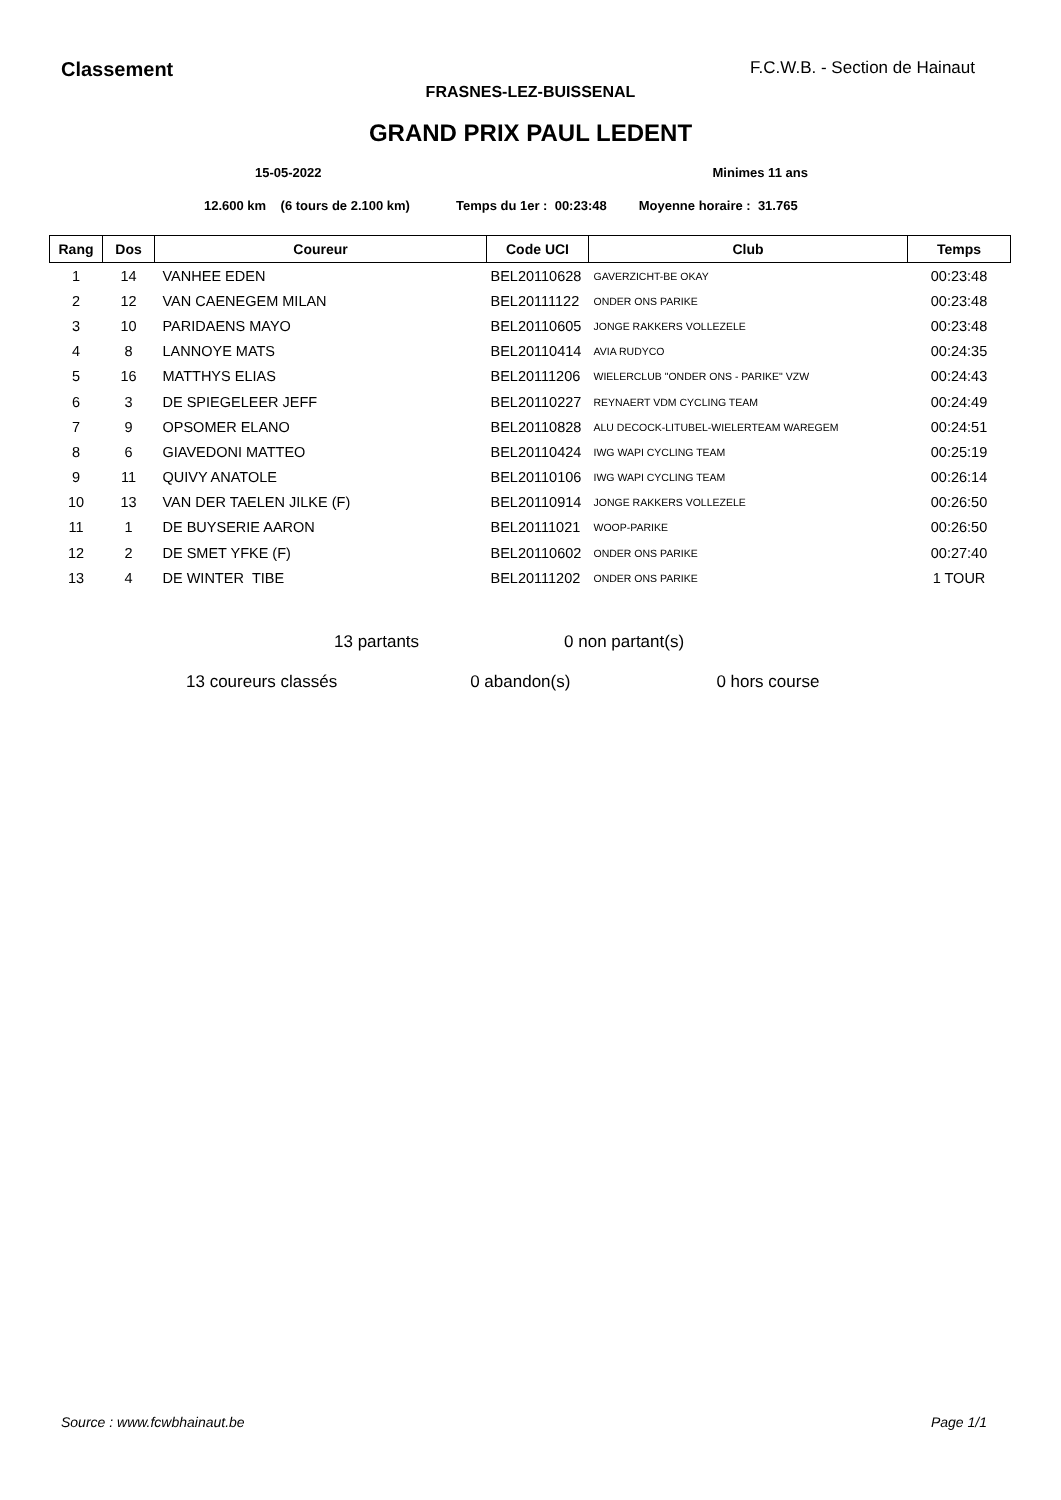Classement F.C.W.B. - Section de Hainaut
FRASNES-LEZ-BUISSENAL
GRAND PRIX PAUL LEDENT
15-05-2022 Minimes 11 ans
12.600 km (6 tours de 2.100 km) Temps du 1er : 00:23:48 Moyenne horaire : 31.765
| Rang | Dos | Coureur | Code UCI | Club | Temps |
| --- | --- | --- | --- | --- | --- |
| 1 | 14 | VANHEE EDEN | BEL20110628 | GAVERZICHT-BE OKAY | 00:23:48 |
| 2 | 12 | VAN CAENEGEM MILAN | BEL20111122 | ONDER ONS PARIKE | 00:23:48 |
| 3 | 10 | PARIDAENS MAYO | BEL20110605 | JONGE RAKKERS VOLLEZELE | 00:23:48 |
| 4 | 8 | LANNOYE MATS | BEL20110414 | AVIA RUDYCO | 00:24:35 |
| 5 | 16 | MATTHYS ELIAS | BEL20111206 | WIELERCLUB "ONDER ONS - PARIKE" VZW | 00:24:43 |
| 6 | 3 | DE SPIEGELEER JEFF | BEL20110227 | REYNAERT VDM CYCLING TEAM | 00:24:49 |
| 7 | 9 | OPSOMER ELANO | BEL20110828 | ALU DECOCK-LITUBEL-WIELERTEAM WAREGEM | 00:24:51 |
| 8 | 6 | GIAVEDONI MATTEO | BEL20110424 | IWG WAPI CYCLING TEAM | 00:25:19 |
| 9 | 11 | QUIVY ANATOLE | BEL20110106 | IWG WAPI CYCLING TEAM | 00:26:14 |
| 10 | 13 | VAN DER TAELEN JILKE (F) | BEL20110914 | JONGE RAKKERS VOLLEZELE | 00:26:50 |
| 11 | 1 | DE BUYSERIE AARON | BEL20111021 | WOOP-PARIKE | 00:26:50 |
| 12 | 2 | DE SMET YFKE (F) | BEL20110602 | ONDER ONS PARIKE | 00:27:40 |
| 13 | 4 | DE WINTER TIBE | BEL20111202 | ONDER ONS PARIKE | 1 TOUR |
13 partants 0 non partant(s)
13 coureurs classés 0 abandon(s) 0 hors course
Source : www.fcwbhainaut.be Page 1/1